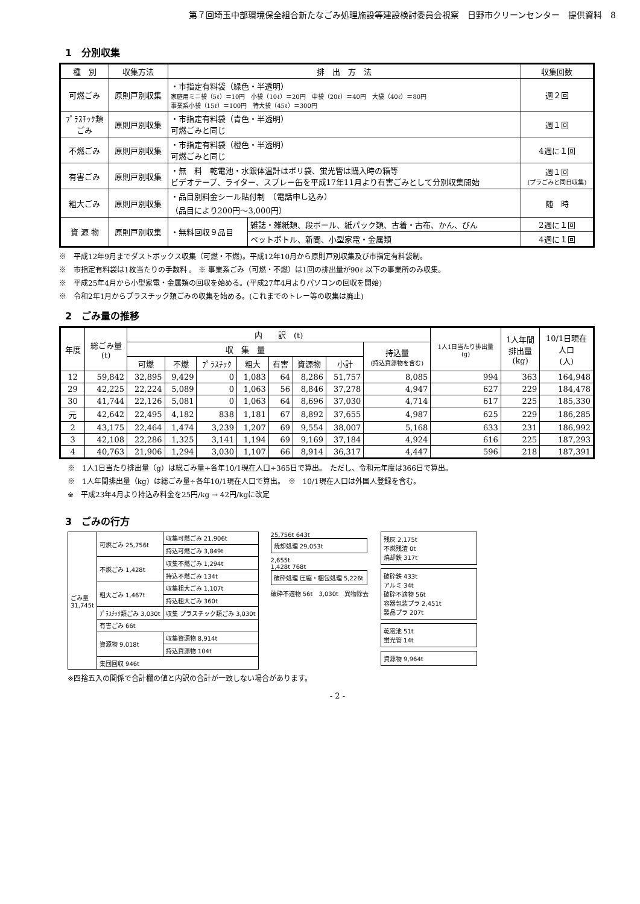第７回埼玉中部環境保全組合新たなごみ処理施設等建設検討委員会視察　日野市クリーンセンター　提供資料　8
1　分別収集
| 種 別 | 収集方法 | 排 出 方 法 | | 収集回数 |
| --- | --- | --- | --- | --- |
| 可燃ごみ | 原則戸別収集 | ・市指定有料袋（緑色・半透明） 家庭用ミニ袋（5ℓ）＝10円 小袋（10ℓ）＝20円 中袋（20ℓ）＝40円 大袋（40ℓ）＝80円 事業系小袋（15ℓ）＝100円 特大袋（45ℓ）＝300円 | | 週２回 |
| ﾌﾟﾗｽﾁｯｸ類 ごみ | 原則戸別収集 | ・市指定有料袋（青色・半透明） 可燃ごみと同じ | | 週１回 |
| 不燃ごみ | 原則戸別収集 | ・市指定有料袋（橙色・半透明） 可燃ごみと同じ | | 4週に１回 |
| 有害ごみ | 原則戸別収集 | ・無 料 乾電池・水銀体温計はポリ袋、蛍光管は購入時の箱等 ビデオテープ、ライター、スプレー缶を平成17年11月より有害ごみとして分別収集開始 | | 週１回 (プラごみと同日収集) |
| 粗大ごみ | 原則戸別収集 | ・品目別料金シール貼付制 （電話申し込み） （品目により200円〜3,000円） | | 随 時 |
| 資 源 物 | 原則戸別収集 | ・無料回収９品目 | 雑誌・雑紙類、段ボール、紙パック類、古着・古布、かん、びん | 2週に１回 |
| | | | ペットボトル、新聞、小型家電・金属類 | 4週に１回 |
※　平成12年9月までダストボックス収集（可燃・不燃)。平成12年10月から原則戸別収集及び市指定有料袋制。
※　市指定有料袋は1枚当たりの手数料 。 ※ 事業系ごみ（可燃・不燃）は1回の排出量が90ℓ 以下の事業所のみ収集。
※　平成25年4月から小型家電・金属類の回収を始める。(平成27年4月よりパソコンの回収を開始)
※　令和2年1月からプラスチック類ごみの収集を始める。(これまでのトレー等の収集は廃止)
2　ごみ量の推移
| 年度 | 総ごみ量 (t) | 内 訳 (t) | | | | | | | | 1人1日当たり排出量 (g) | 1人年間 排出量 (kg) | 10/1日現在 人口 (人) |
| --- | --- | --- | --- | --- | --- | --- | --- | --- | --- | --- | --- | --- |
| | | 収 集 量 | | | | | | | 持込量 (持込資源物を含む) | | | |
| | | 可燃 | 不燃 | ﾌﾟﾗｽﾁｯｸ | 粗大 | 有害 | 資源物 | 小計 | | | | |
| 12 | 59,842 | 32,895 | 9,429 | 0 | 1,083 | 64 | 8,286 | 51,757 | 8,085 | 994 | 363 | 164,948 |
| 29 | 42,225 | 22,224 | 5,089 | 0 | 1,063 | 56 | 8,846 | 37,278 | 4,947 | 627 | 229 | 184,478 |
| 30 | 41,744 | 22,126 | 5,081 | 0 | 1,063 | 64 | 8,696 | 37,030 | 4,714 | 617 | 225 | 185,330 |
| 元 | 42,642 | 22,495 | 4,182 | 838 | 1,181 | 67 | 8,892 | 37,655 | 4,987 | 625 | 229 | 186,285 |
| 2 | 43,175 | 22,464 | 1,474 | 3,239 | 1,207 | 69 | 9,554 | 38,007 | 5,168 | 633 | 231 | 186,992 |
| 3 | 42,108 | 22,286 | 1,325 | 3,141 | 1,194 | 69 | 9,169 | 37,184 | 4,924 | 616 | 225 | 187,293 |
| 4 | 40,763 | 21,906 | 1,294 | 3,030 | 1,107 | 66 | 8,914 | 36,317 | 4,447 | 596 | 218 | 187,391 |
※　1人1日当たり排出量（g）は総ごみ量÷各年10/1現在人口÷365日で算出。　ただし、令和元年度は366日で算出。
※　1人年間排出量（kg）は総ごみ量÷各年10/1現在人口で算出。　※　10/1現在人口は外国人登録を含む。
※　平成23年4月より持込み料金を25円/kg → 42円/kgに改定
3　ごみの行方
| ごみ量 31,745t | 可燃ごみ 25,756t | 収集可燃ごみ 21,906t |
| | | 持込可燃ごみ 3,849t |
| | 不燃ごみ 1,428t | 収集不燃ごみ 1,294t |
| | | 持込不燃ごみ 134t |
| | 粗大ごみ 1,467t | 収集粗大ごみ 1,107t |
| | | 持込粗大ごみ 360t |
| | ﾌﾟﾗｽﾁｯｸ類ごみ 3,030t | 収集 プラスチック類ごみ 3,030t |
| | 有害ごみ 66t | |
| | 資源物 9,018t | 収集資源物 8,914t |
| | | 持込資源物 104t |
| | 集団回収 946t | |
25,756t 643t
焼却処理 29,053t
2,655t
1,428t 768t
破砕処理 圧縮・梱包処理 5,226t
破砕不適物 56t　3,030t　異物除去
残灰 2,175t
不燃残渣 0t
焼却鉄 317t
破砕鉄 433t
アルミ 34t
破砕不適物 56t
容器包装プラ 2,451t
製品プラ 207t
乾電池 51t
蛍光管 14t
資源物 9,964t
※四捨五入の関係で合計欄の値と内訳の合計が一致しない場合があります。
- 2 -